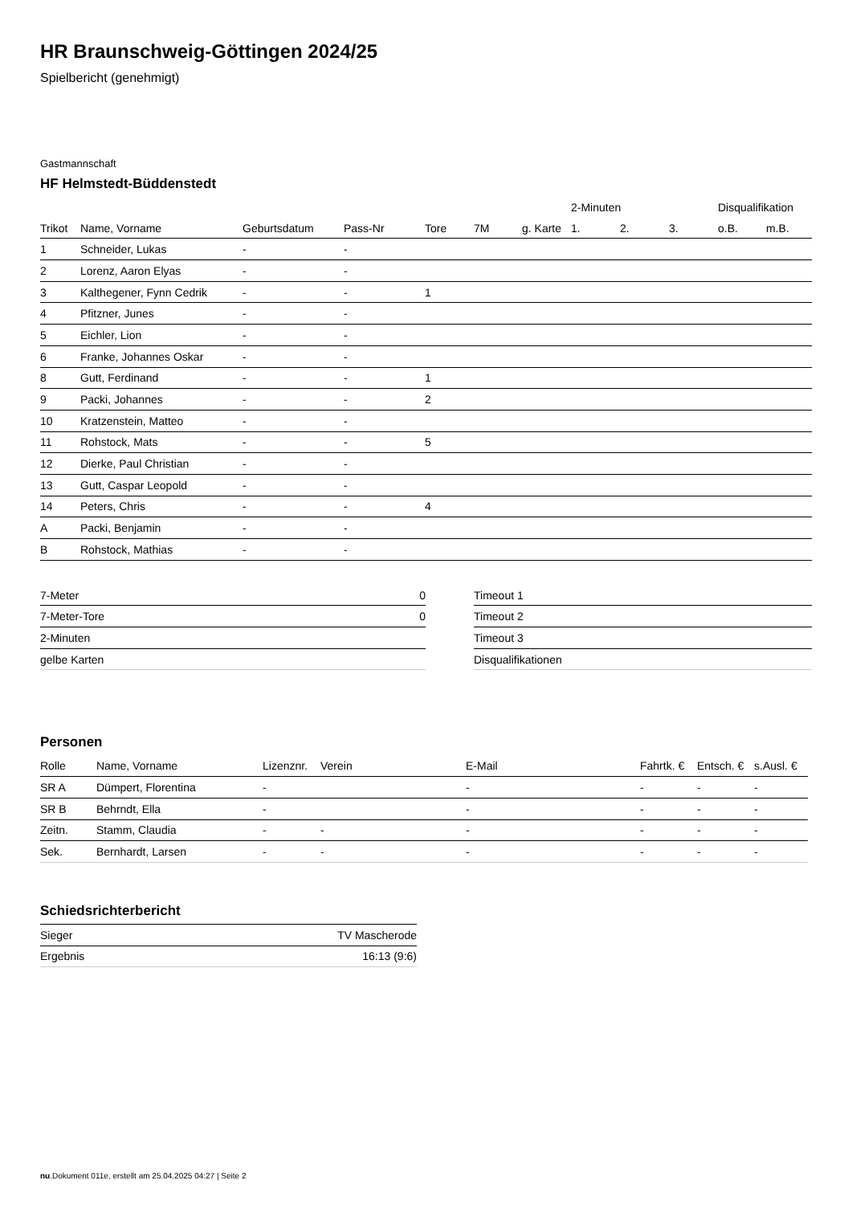HR Braunschweig-Göttingen 2024/25
Spielbericht (genehmigt)
Gastmannschaft
HF Helmstedt-Büddenstedt
| | | | | | | | 2-Minuten | | | Disqualifikation | |
| --- | --- | --- | --- | --- | --- | --- | --- | --- | --- | --- | --- |
| Trikot | Name, Vorname | Geburtsdatum | Pass-Nr | Tore | 7M | g. Karte | 1. | 2. | 3. | o.B. | m.B. |
| 1 | Schneider, Lukas | - | - | | | | | | | | |
| 2 | Lorenz, Aaron Elyas | - | - | | | | | | | | |
| 3 | Kalthegener, Fynn Cedrik | - | - | 1 | | | | | | | |
| 4 | Pfitzner, Junes | - | - | | | | | | | | |
| 5 | Eichler, Lion | - | - | | | | | | | | |
| 6 | Franke, Johannes Oskar | - | - | | | | | | | | |
| 8 | Gutt, Ferdinand | - | - | 1 | | | | | | | |
| 9 | Packi, Johannes | - | - | 2 | | | | | | | |
| 10 | Kratzenstein, Matteo | - | - | | | | | | | | |
| 11 | Rohstock, Mats | - | - | 5 | | | | | | | |
| 12 | Dierke, Paul Christian | - | - | | | | | | | | |
| 13 | Gutt, Caspar Leopold | - | - | | | | | | | | |
| 14 | Peters, Chris | - | - | 4 | | | | | | | |
| A | Packi, Benjamin | - | - | | | | | | | | |
| B | Rohstock, Mathias | - | - | | | | | | | | |
| 7-Meter | 0 |
| 7-Meter-Tore | 0 |
| 2-Minuten | |
| gelbe Karten | |
| Timeout 1 |
| Timeout 2 |
| Timeout 3 |
| Disqualifikationen |
Personen
| Rolle | Name, Vorname | Lizenznr. | Verein | E-Mail | Fahrtk. € | Entsch. € | s.Ausl. € |
| --- | --- | --- | --- | --- | --- | --- | --- |
| SR A | Dümpert, Florentina | - | | - | - | - | - |
| SR B | Behrndt, Ella | - | | - | - | - | - |
| Zeitn. | Stamm, Claudia | - | - | - | - | - | - |
| Sek. | Bernhardt, Larsen | - | - | - | - | - | - |
Schiedsrichterbericht
| Sieger | TV Mascherode |
| Ergebnis | 16:13 (9:6) |
nu.Dokument 011e, erstellt am 25.04.2025 04:27 | Seite 2